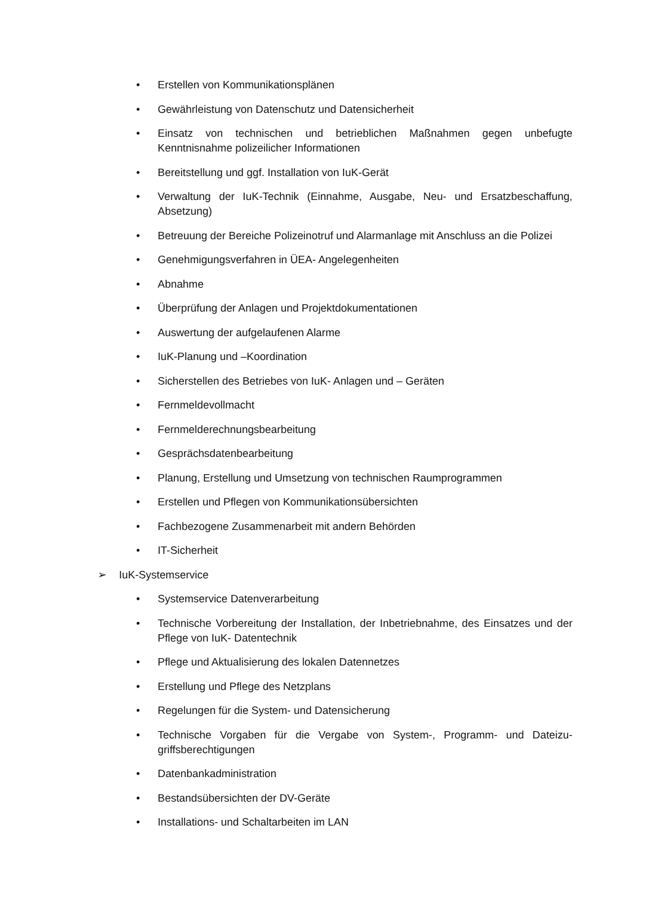• Erstellen von Kommunikationsplänen
• Gewährleistung von Datenschutz und Datensicherheit
• Einsatz von technischen und betrieblichen Maßnahmen gegen unbefugte Kenntnisnahme polizeilicher Informationen
• Bereitstellung und ggf. Installation von IuK-Gerät
• Verwaltung der IuK-Technik (Einnahme, Ausgabe, Neu- und Ersatzbeschaffung, Absetzung)
• Betreuung der Bereiche Polizeinotruf und Alarmanlage mit Anschluss an die Polizei
• Genehmigungsverfahren in ÜEA- Angelegenheiten
• Abnahme
• Überprüfung der Anlagen und Projektdokumentationen
• Auswertung der aufgelaufenen Alarme
• IuK-Planung und –Koordination
• Sicherstellen des Betriebes von IuK- Anlagen und – Geräten
• Fernmeldevollmacht
• Fernmelderechnungsbearbeitung
• Gesprächsdatenbearbeitung
• Planung, Erstellung und Umsetzung von technischen Raumprogrammen
• Erstellen und Pflegen von Kommunikationsübersichten
• Fachbezogene Zusammenarbeit mit andern Behörden
• IT-Sicherheit
➢ IuK-Systemservice
• Systemservice Datenverarbeitung
• Technische Vorbereitung der Installation, der Inbetriebnahme, des Einsatzes und der Pflege von IuK- Datentechnik
• Pflege und Aktualisierung des lokalen Datennetzes
• Erstellung und Pflege des Netzplans
• Regelungen für die System- und Datensicherung
• Technische Vorgaben für die Vergabe von System-, Programm- und Dateizu-griffsberechtigungen
• Datenbankadministration
• Bestandsübersichten der DV-Geräte
• Installations- und Schaltarbeiten im LAN